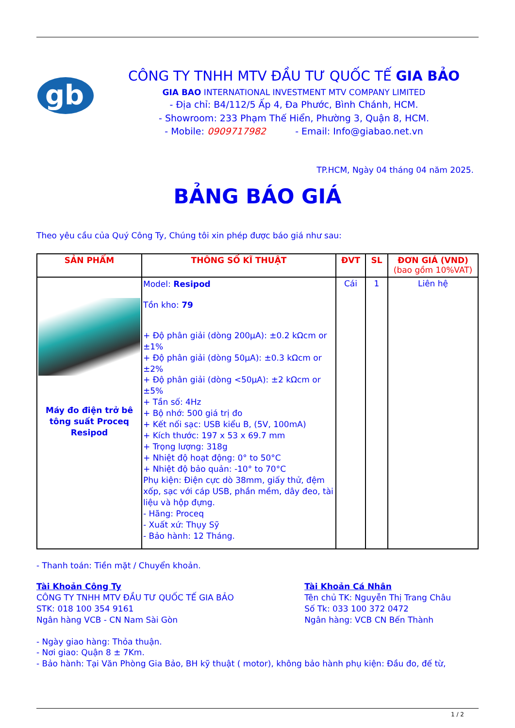gb
CÔNG TY TNHH MTV ĐẦU TƯ QUỐC TẾ GIA BẢO
GIA BAO INTERNATIONAL INVESTMENT MTV COMPANY LIMITED
- Địa chỉ: B4/112/5 Ấp 4, Đa Phước, Bình Chánh, HCM.
- Showroom: 233 Phạm Thế Hiển, Phường 3, Quận 8, HCM.
- Mobile: 0909717982 - Email: Info@giabao.net.vn
TP.HCM, Ngày 04 tháng 04 năm 2025.
BẢNG BÁO GIÁ
Theo yêu cầu của Quý Công Ty, Chúng tôi xin phép được báo giá như sau:
| SẢN PHẨM | THÔNG SỐ KĨ THUẬT | ĐVT | SL | ĐƠN GIÁ (VND) (bao gồm 10%VAT) |
| --- | --- | --- | --- | --- |
| Máy đo điện trở bê tông suất Proceq Resipod | Model: Resipod Tồn kho: 79 + Độ phân giải (dòng 200µA): ±0.2 kΩcm or ±1% + Độ phân giải (dòng 50µA): ±0.3 kΩcm or ±2% + Độ phân giải (dòng <50µA): ±2 kΩcm or ±5% + Tần số: 4Hz + Bộ nhớ: 500 giá trị đo + Kết nối sạc: USB kiểu B, (5V, 100mA) + Kích thước: 197 x 53 x 69.7 mm + Trọng lượng: 318g + Nhiệt độ hoạt động: 0° to 50°C + Nhiệt độ bảo quản: -10° to 70°C Phụ kiện: Điện cực dò 38mm, giấy thử, đệm xốp, sạc với cáp USB, phần mềm, dây đeo, tài liệu và hộp đựng. - Hãng: Proceq - Xuất xứ: Thụy Sỹ - Bảo hành: 12 Tháng. | Cái | 1 | Liên hệ |
- Thanh toán: Tiền mặt / Chuyển khoản.
Tài Khoản Công Ty
CÔNG TY TNHH MTV ĐẦU TƯ QUỐC TẾ GIA BẢO
STK: 018 100 354 9161
Ngân hàng VCB - CN Nam Sài Gòn
Tài Khoản Cá Nhân
Tên chủ TK: Nguyễn Thị Trang Châu
Số Tk: 033 100 372 0472
Ngân hàng: VCB CN Bến Thành
- Ngày giao hàng: Thỏa thuận.
- Nơi giao: Quận 8 ± 7Km.
- Bảo hành: Tại Văn Phòng Gia Bảo, BH kỹ thuật ( motor), không bảo hành phụ kiện: Đầu đo, đế từ,
1 / 2